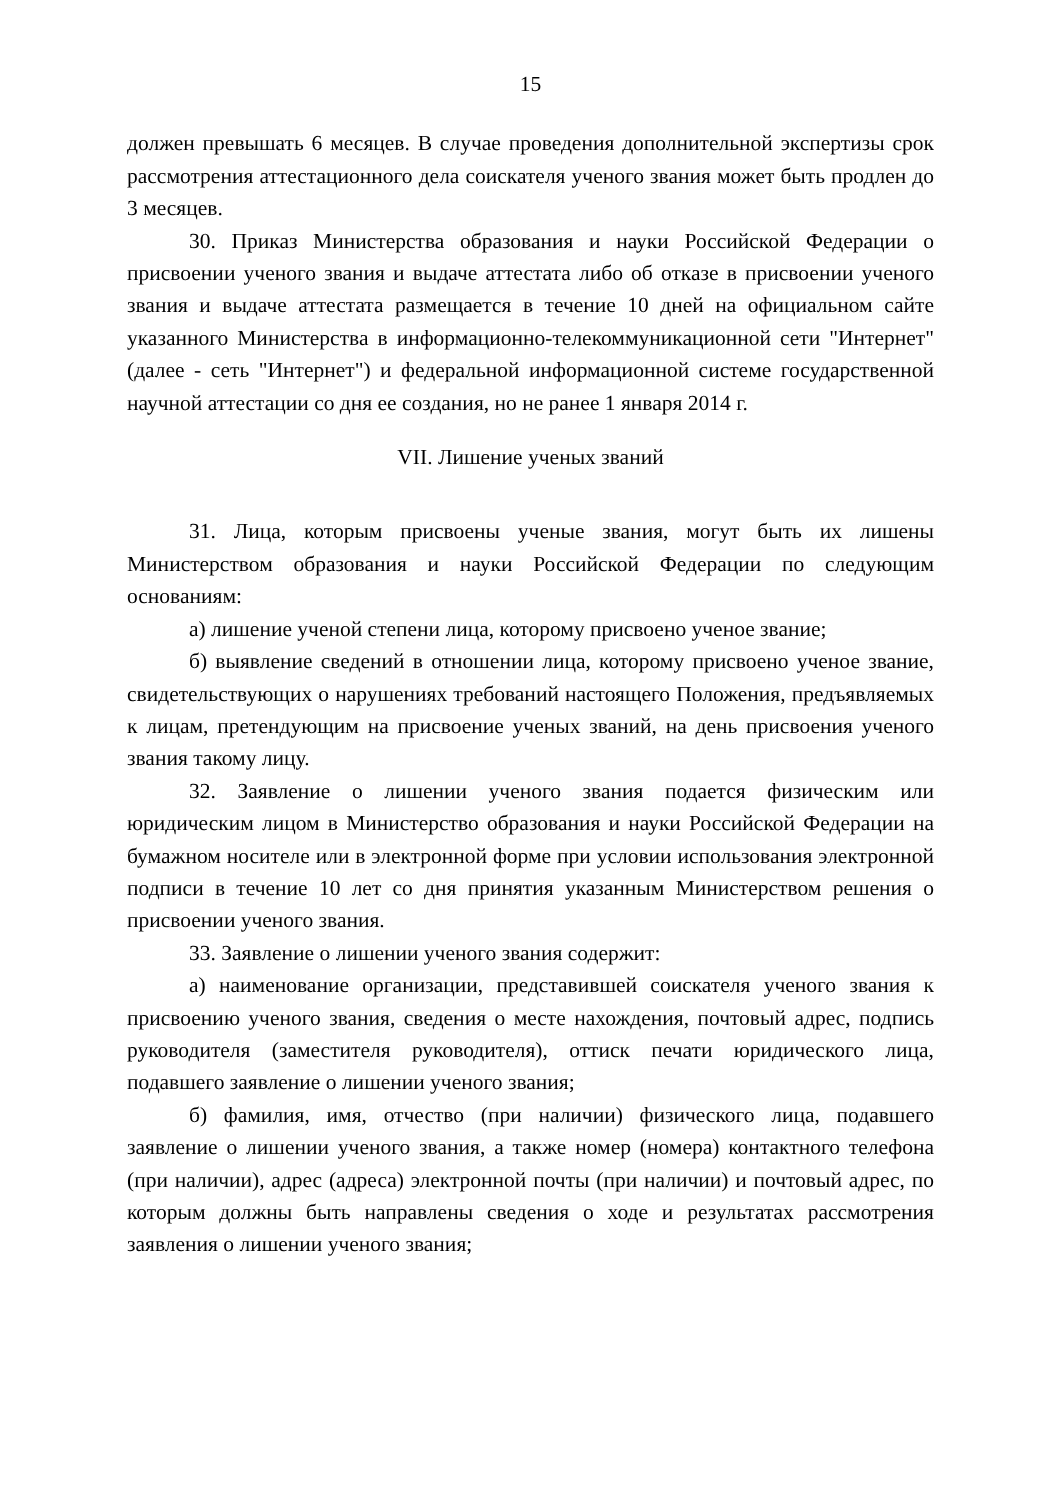15
должен превышать 6 месяцев. В случае проведения дополнительной экспертизы срок рассмотрения аттестационного дела соискателя ученого звания может быть продлен до 3 месяцев.
30. Приказ Министерства образования и науки Российской Федерации о присвоении ученого звания и выдаче аттестата либо об отказе в присвоении ученого звания и выдаче аттестата размещается в течение 10 дней на официальном сайте указанного Министерства в информационно-телекоммуникационной сети "Интернет" (далее - сеть "Интернет") и федеральной информационной системе государственной научной аттестации со дня ее создания, но не ранее 1 января 2014 г.
VII. Лишение ученых званий
31. Лица, которым присвоены ученые звания, могут быть их лишены Министерством образования и науки Российской Федерации по следующим основаниям:
а) лишение ученой степени лица, которому присвоено ученое звание;
б) выявление сведений в отношении лица, которому присвоено ученое звание, свидетельствующих о нарушениях требований настоящего Положения, предъявляемых к лицам, претендующим на присвоение ученых званий, на день присвоения ученого звания такому лицу.
32. Заявление о лишении ученого звания подается физическим или юридическим лицом в Министерство образования и науки Российской Федерации на бумажном носителе или в электронной форме при условии использования электронной подписи в течение 10 лет со дня принятия указанным Министерством решения о присвоении ученого звания.
33. Заявление о лишении ученого звания содержит:
а) наименование организации, представившей соискателя ученого звания к присвоению ученого звания, сведения о месте нахождения, почтовый адрес, подпись руководителя (заместителя руководителя), оттиск печати юридического лица, подавшего заявление о лишении ученого звания;
б) фамилия, имя, отчество (при наличии) физического лица, подавшего заявление о лишении ученого звания, а также номер (номера) контактного телефона (при наличии), адрес (адреса) электронной почты (при наличии) и почтовый адрес, по которым должны быть направлены сведения о ходе и результатах рассмотрения заявления о лишении ученого звания;